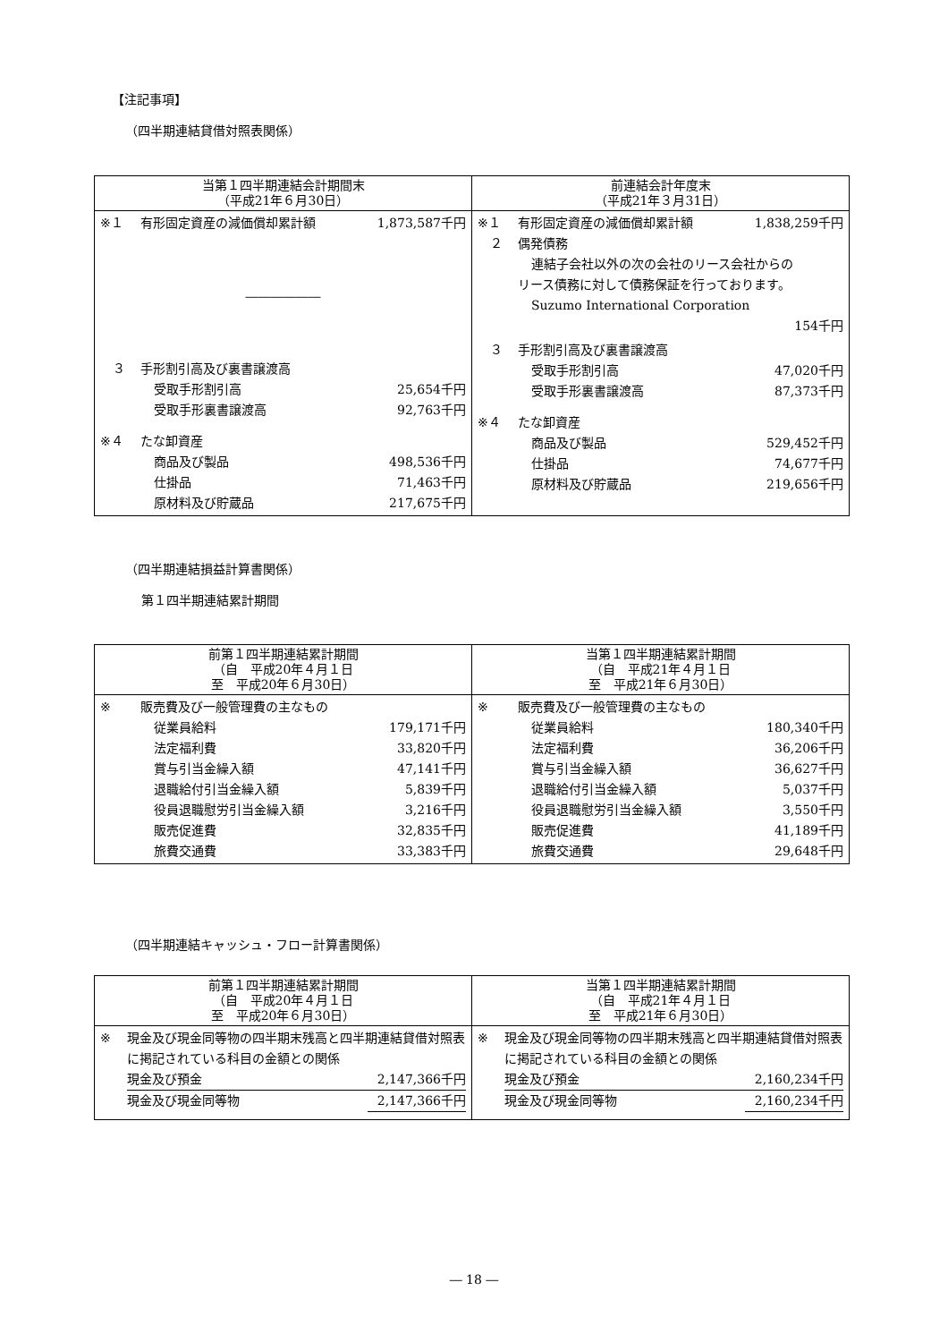【注記事項】
（四半期連結貸借対照表関係）
| 当第１四半期連結会計期間末 （平成21年６月30日） | 前連結会計年度末 （平成21年３月31日） |
| --- | --- |
| ※１ 有形固定資産の減価償却累計額 1,873,587千円 ―――――― ３ 手形割引高及び裏書譲渡高 受取手形割引高 25,654千円 受取手形裏書譲渡高 92,763千円 ※４ たな卸資産 商品及び製品 498,536千円 仕掛品 71,463千円 原材料及び貯蔵品 217,675千円 | ※１ 有形固定資産の減価償却累計額 1,838,259千円 ２ 偶発債務 連結子会社以外の次の会社のリース会社からの リース債務に対して債務保証を行っております。 Suzumo International Corporation 154千円 ３ 手形割引高及び裏書譲渡高 受取手形割引高 47,020千円 受取手形裏書譲渡高 87,373千円 ※４ たな卸資産 商品及び製品 529,452千円 仕掛品 74,677千円 原材料及び貯蔵品 219,656千円 |
（四半期連結損益計算書関係）
第１四半期連結累計期間
| 前第１四半期連結累計期間 （自 平成20年４月１日 至 平成20年６月30日） | 当第１四半期連結累計期間 （自 平成21年４月１日 至 平成21年６月30日） |
| --- | --- |
| ※ 販売費及び一般管理費の主なもの 従業員給料 179,171千円 法定福利費 33,820千円 賞与引当金繰入額 47,141千円 退職給付引当金繰入額 5,839千円 役員退職慰労引当金繰入額 3,216千円 販売促進費 32,835千円 旅費交通費 33,383千円 | ※ 販売費及び一般管理費の主なもの 従業員給料 180,340千円 法定福利費 36,206千円 賞与引当金繰入額 36,627千円 退職給付引当金繰入額 5,037千円 役員退職慰労引当金繰入額 3,550千円 販売促進費 41,189千円 旅費交通費 29,648千円 |
（四半期連結キャッシュ・フロー計算書関係）
| 前第１四半期連結累計期間 （自 平成20年４月１日 至 平成20年６月30日） | 当第１四半期連結累計期間 （自 平成21年４月１日 至 平成21年６月30日） |
| --- | --- |
| ※ 現金及び現金同等物の四半期末残高と四半期連結貸借対照表に掲記されている科目の金額との関係 現金及び預金 2,147,366千円 現金及び現金同等物 2,147,366千円 | ※ 現金及び現金同等物の四半期末残高と四半期連結貸借対照表に掲記されている科目の金額との関係 現金及び預金 2,160,234千円 現金及び現金同等物 2,160,234千円 |
― 18 ―